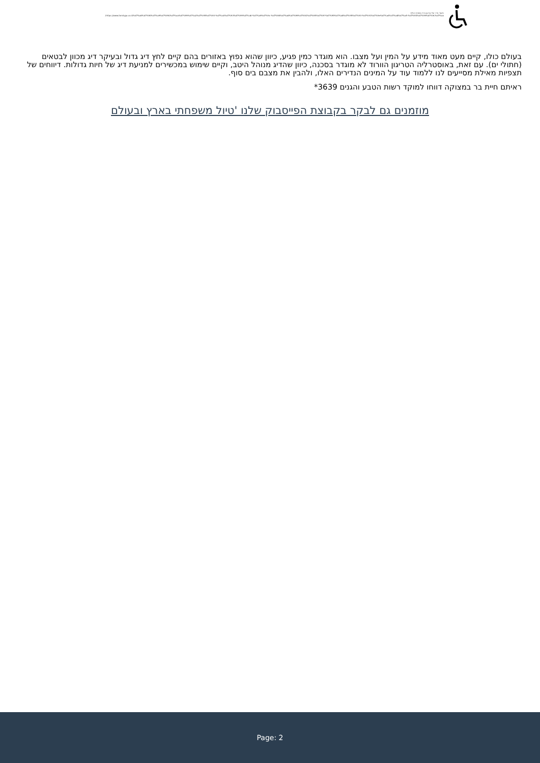תיעוד נדיר של טריגון ורוד במפרץ אילת
https://www.familygo.co.il/%d7%a8%d7%90%d7%a9%d7%99/%d7%aa%d7%99%d7%a2%d7%95%d7%93-%d7%a0%d7%93%d7%99%d7%a8-%d7%a9%d7%9c-%d7%98%d7%a8%d7%99%d7%92%d7%95%d7%9f-%d7%95%d7%a8%d7%95%d7%93-%d7%91%d7%9e%d7%a4%d7%a8%d7%a5-%d7%90%d7%99%d7%9c%d7%aa/
בעולם כולו, קיים מעט מאוד מידע על המין ועל מצבו. הוא מוגדר כמין פגיע, כיוון שהוא נפוץ באזורים בהם קיים לחץ דיג גדול ובעיקר דיג מכוון לבטאים (חתולי ים). עם זאת, באוסטרליה הטריגון הוורוד לא מוגדר בסכנה, כיוון שהדיג מנוהל היטב, וקיים שימוש במכשירים למניעת דיג של חיות גדולות. דיווחים של תצפיות מאילת מסייעים לנו ללמוד עוד על המינים הנדירים האלו, ולהבין את מצבם בים סוף.
ראיתם חיית בר במצוקה דווחו למוקד רשות הטבע והגנים 3639*
מוזמנים גם לבקר בקבוצת הפייסבוק שלנו 'טיול משפחתי בארץ ובעולם
Page: 2